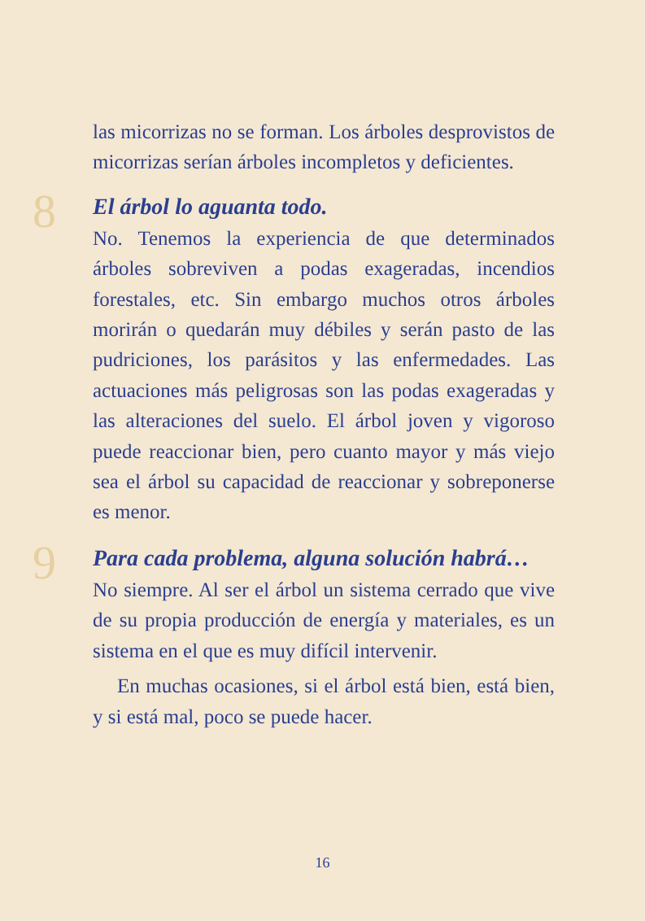las micorrizas no se forman. Los árboles desprovistos de micorrizas serían árboles incompletos y deficientes.
8
El árbol lo aguanta todo.
No. Tenemos la experiencia de que determinados árboles sobreviven a podas exageradas, incendios forestales, etc. Sin embargo muchos otros árboles morirán o quedarán muy débiles y serán pasto de las pudriciones, los parásitos y las enfermedades. Las actuaciones más peligrosas son las podas exageradas y las alteraciones del suelo. El árbol joven y vigoroso puede reaccionar bien, pero cuanto mayor y más viejo sea el árbol su capacidad de reaccionar y sobreponerse es menor.
9
Para cada problema, alguna solución habrá…
No siempre. Al ser el árbol un sistema cerrado que vive de su propia producción de energía y materiales, es un sistema en el que es muy difícil intervenir.
En muchas ocasiones, si el árbol está bien, está bien, y si está mal, poco se puede hacer.
16